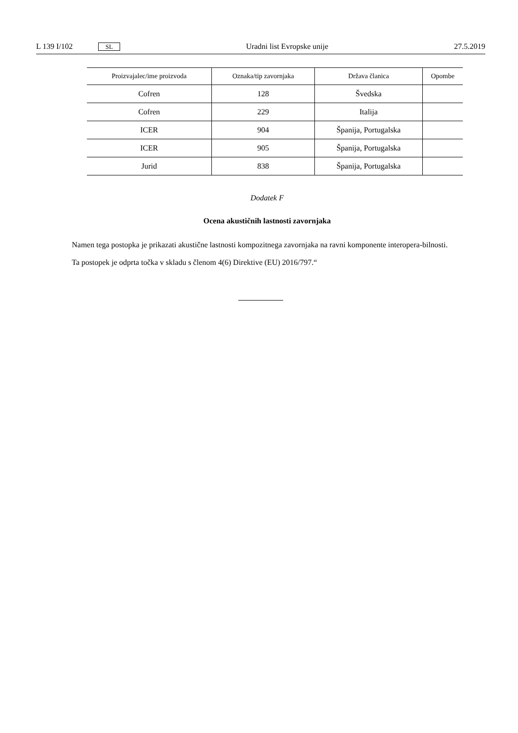L 139 I/102 SL Uradni list Evropske unije 27.5.2019
| Proizvajalec/ime proizvoda | Oznaka/tip zavornjaka | Država članica | Opombe |
| --- | --- | --- | --- |
| Cofren | 128 | Švedska | |
| Cofren | 229 | Italija | |
| ICER | 904 | Španija, Portugalska | |
| ICER | 905 | Španija, Portugalska | |
| Jurid | 838 | Španija, Portugalska | |
Dodatek F
Ocena akustičnih lastnosti zavornjaka
Namen tega postopka je prikazati akustične lastnosti kompozitnega zavornjaka na ravni komponente interopera-bilnosti.
Ta postopek je odprta točka v skladu s členom 4(6) Direktive (EU) 2016/797.“